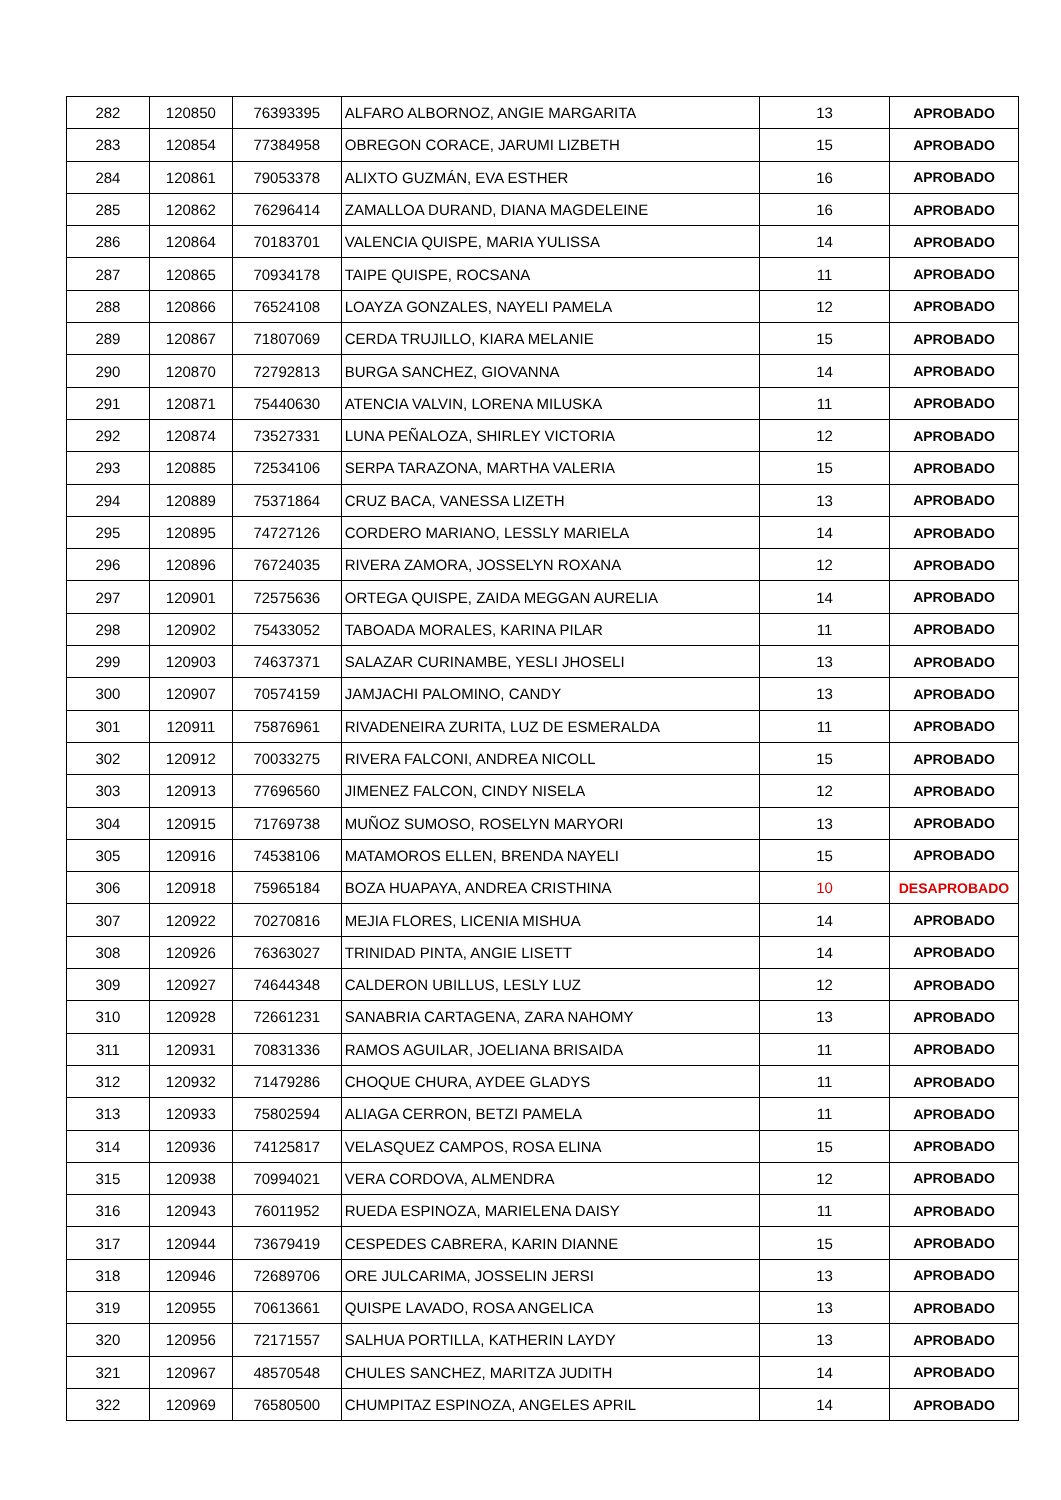| 282 | 120850 | 76393395 | ALFARO ALBORNOZ, ANGIE MARGARITA | 13 | APROBADO |
| 283 | 120854 | 77384958 | OBREGON CORACE, JARUMI LIZBETH | 15 | APROBADO |
| 284 | 120861 | 79053378 | ALIXTO GUZMÁN, EVA ESTHER | 16 | APROBADO |
| 285 | 120862 | 76296414 | ZAMALLOA DURAND, DIANA MAGDELEINE | 16 | APROBADO |
| 286 | 120864 | 70183701 | VALENCIA QUISPE, MARIA YULISSA | 14 | APROBADO |
| 287 | 120865 | 70934178 | TAIPE QUISPE, ROCSANA | 11 | APROBADO |
| 288 | 120866 | 76524108 | LOAYZA GONZALES, NAYELI PAMELA | 12 | APROBADO |
| 289 | 120867 | 71807069 | CERDA TRUJILLO, KIARA MELANIE | 15 | APROBADO |
| 290 | 120870 | 72792813 | BURGA SANCHEZ, GIOVANNA | 14 | APROBADO |
| 291 | 120871 | 75440630 | ATENCIA VALVIN, LORENA MILUSKA | 11 | APROBADO |
| 292 | 120874 | 73527331 | LUNA PEÑALOZA, SHIRLEY VICTORIA | 12 | APROBADO |
| 293 | 120885 | 72534106 | SERPA TARAZONA, MARTHA VALERIA | 15 | APROBADO |
| 294 | 120889 | 75371864 | CRUZ BACA, VANESSA LIZETH | 13 | APROBADO |
| 295 | 120895 | 74727126 | CORDERO MARIANO, LESSLY MARIELA | 14 | APROBADO |
| 296 | 120896 | 76724035 | RIVERA ZAMORA, JOSSELYN ROXANA | 12 | APROBADO |
| 297 | 120901 | 72575636 | ORTEGA QUISPE, ZAIDA MEGGAN AURELIA | 14 | APROBADO |
| 298 | 120902 | 75433052 | TABOADA MORALES, KARINA PILAR | 11 | APROBADO |
| 299 | 120903 | 74637371 | SALAZAR CURINAMBE, YESLI JHOSELI | 13 | APROBADO |
| 300 | 120907 | 70574159 | JAMJACHI PALOMINO, CANDY | 13 | APROBADO |
| 301 | 120911 | 75876961 | RIVADENEIRA ZURITA, LUZ DE ESMERALDA | 11 | APROBADO |
| 302 | 120912 | 70033275 | RIVERA FALCONI, ANDREA NICOLL | 15 | APROBADO |
| 303 | 120913 | 77696560 | JIMENEZ FALCON, CINDY NISELA | 12 | APROBADO |
| 304 | 120915 | 71769738 | MUÑOZ SUMOSO, ROSELYN MARYORI | 13 | APROBADO |
| 305 | 120916 | 74538106 | MATAMOROS ELLEN, BRENDA NAYELI | 15 | APROBADO |
| 306 | 120918 | 75965184 | BOZA HUAPAYA, ANDREA CRISTHINA | 10 | DESAPROBADO |
| 307 | 120922 | 70270816 | MEJIA FLORES, LICENIA MISHUA | 14 | APROBADO |
| 308 | 120926 | 76363027 | TRINIDAD PINTA, ANGIE LISETT | 14 | APROBADO |
| 309 | 120927 | 74644348 | CALDERON UBILLUS, LESLY LUZ | 12 | APROBADO |
| 310 | 120928 | 72661231 | SANABRIA CARTAGENA, ZARA NAHOMY | 13 | APROBADO |
| 311 | 120931 | 70831336 | RAMOS AGUILAR, JOELIANA BRISAIDA | 11 | APROBADO |
| 312 | 120932 | 71479286 | CHOQUE CHURA, AYDEE GLADYS | 11 | APROBADO |
| 313 | 120933 | 75802594 | ALIAGA CERRON, BETZI PAMELA | 11 | APROBADO |
| 314 | 120936 | 74125817 | VELASQUEZ CAMPOS, ROSA ELINA | 15 | APROBADO |
| 315 | 120938 | 70994021 | VERA CORDOVA, ALMENDRA | 12 | APROBADO |
| 316 | 120943 | 76011952 | RUEDA ESPINOZA, MARIELENA DAISY | 11 | APROBADO |
| 317 | 120944 | 73679419 | CESPEDES CABRERA, KARIN DIANNE | 15 | APROBADO |
| 318 | 120946 | 72689706 | ORE JULCARIMA, JOSSELIN JERSI | 13 | APROBADO |
| 319 | 120955 | 70613661 | QUISPE LAVADO, ROSA ANGELICA | 13 | APROBADO |
| 320 | 120956 | 72171557 | SALHUA PORTILLA, KATHERIN LAYDY | 13 | APROBADO |
| 321 | 120967 | 48570548 | CHULES SANCHEZ, MARITZA JUDITH | 14 | APROBADO |
| 322 | 120969 | 76580500 | CHUMPITAZ ESPINOZA, ANGELES APRIL | 14 | APROBADO |